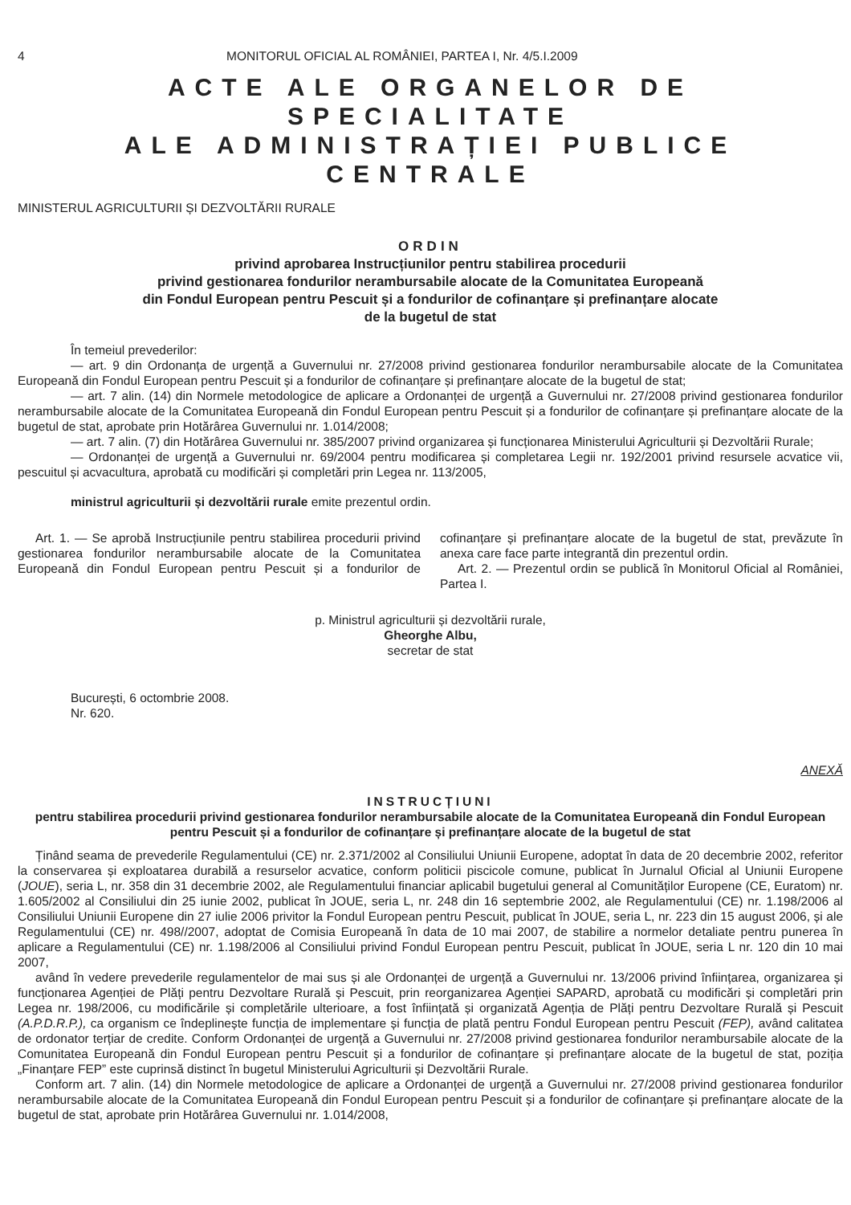4 MONITORUL OFICIAL AL ROMÂNIEI, PARTEA I, Nr. 4/5.I.2009
ACTE ALE ORGANELOR DE SPECIALITATE
ALE ADMINISTRAȚIEI PUBLICE CENTRALE
MINISTERUL AGRICULTURII ȘI DEZVOLTĂRII RURALE
ORDIN
privind aprobarea Instrucțiunilor pentru stabilirea procedurii
privind gestionarea fondurilor nerambursabile alocate de la Comunitatea Europeană
din Fondul European pentru Pescuit și a fondurilor de cofinanțare și prefinanțare alocate
de la bugetul de stat
În temeiul prevederilor:
— art. 9 din Ordonanța de urgență a Guvernului nr. 27/2008 privind gestionarea fondurilor nerambursabile alocate de la Comunitatea Europeană din Fondul European pentru Pescuit și a fondurilor de cofinanțare și prefinanțare alocate de la bugetul de stat;
— art. 7 alin. (14) din Normele metodologice de aplicare a Ordonanței de urgență a Guvernului nr. 27/2008 privind gestionarea fondurilor nerambursabile alocate de la Comunitatea Europeană din Fondul European pentru Pescuit și a fondurilor de cofinanțare și prefinanțare alocate de la bugetul de stat, aprobate prin Hotărârea Guvernului nr. 1.014/2008;
— art. 7 alin. (7) din Hotărârea Guvernului nr. 385/2007 privind organizarea și funcționarea Ministerului Agriculturii și Dezvoltării Rurale;
— Ordonanței de urgență a Guvernului nr. 69/2004 pentru modificarea și completarea Legii nr. 192/2001 privind resursele acvatice vii, pescuitul și acvacultura, aprobată cu modificări și completări prin Legea nr. 113/2005,
ministrul agriculturii și dezvoltării rurale emite prezentul ordin.
Art. 1. — Se aprobă Instrucțiunile pentru stabilirea procedurii privind gestionarea fondurilor nerambursabile alocate de la Comunitatea Europeană din Fondul European pentru Pescuit și a fondurilor de cofinanțare și prefinanțare alocate de la bugetul de stat, prevăzute în anexa care face parte integrantă din prezentul ordin.
Art. 2. — Prezentul ordin se publică în Monitorul Oficial al României, Partea I.
p. Ministrul agriculturii și dezvoltării rurale,
Gheorghe Albu,
secretar de stat
București, 6 octombrie 2008.
Nr. 620.
ANEXĂ
INSTRUCȚIUNI
pentru stabilirea procedurii privind gestionarea fondurilor nerambursabile alocate de la Comunitatea Europeană din Fondul European pentru Pescuit și a fondurilor de cofinanțare și prefinanțare alocate de la bugetul de stat
Ținând seama de prevederile Regulamentului (CE) nr. 2.371/2002 al Consiliului Uniunii Europene, adoptat în data de 20 decembrie 2002, referitor la conservarea și exploatarea durabilă a resurselor acvatice, conform politicii piscicole comune, publicat în Jurnalul Oficial al Uniunii Europene (JOUE), seria L, nr. 358 din 31 decembrie 2002, ale Regulamentului financiar aplicabil bugetului general al Comunităților Europene (CE, Euratom) nr. 1.605/2002 al Consiliului din 25 iunie 2002, publicat în JOUE, seria L, nr. 248 din 16 septembrie 2002, ale Regulamentului (CE) nr. 1.198/2006 al Consiliului Uniunii Europene din 27 iulie 2006 privitor la Fondul European pentru Pescuit, publicat în JOUE, seria L, nr. 223 din 15 august 2006, și ale Regulamentului (CE) nr. 498//2007, adoptat de Comisia Europeană în data de 10 mai 2007, de stabilire a normelor detaliate pentru punerea în aplicare a Regulamentului (CE) nr. 1.198/2006 al Consiliului privind Fondul European pentru Pescuit, publicat în JOUE, seria L nr. 120 din 10 mai 2007,
având în vedere prevederile regulamentelor de mai sus și ale Ordonanței de urgență a Guvernului nr. 13/2006 privind înființarea, organizarea și funcționarea Agenției de Plăți pentru Dezvoltare Rurală și Pescuit, prin reorganizarea Agenției SAPARD, aprobată cu modificări și completări prin Legea nr. 198/2006, cu modificările și completările ulterioare, a fost înființată și organizată Agenția de Plăți pentru Dezvoltare Rurală și Pescuit (A.P.D.R.P.), ca organism ce îndeplinește funcția de implementare și funcția de plată pentru Fondul European pentru Pescuit (FEP), având calitatea de ordonator terțiar de credite. Conform Ordonanței de urgență a Guvernului nr. 27/2008 privind gestionarea fondurilor nerambursabile alocate de la Comunitatea Europeană din Fondul European pentru Pescuit și a fondurilor de cofinanțare și prefinanțare alocate de la bugetul de stat, poziția „Finanțare FEP” este cuprinsă distinct în bugetul Ministerului Agriculturii și Dezvoltării Rurale.
Conform art. 7 alin. (14) din Normele metodologice de aplicare a Ordonanței de urgență a Guvernului nr. 27/2008 privind gestionarea fondurilor nerambursabile alocate de la Comunitatea Europeană din Fondul European pentru Pescuit și a fondurilor de cofinanțare și prefinanțare alocate de la bugetul de stat, aprobate prin Hotărârea Guvernului nr. 1.014/2008,